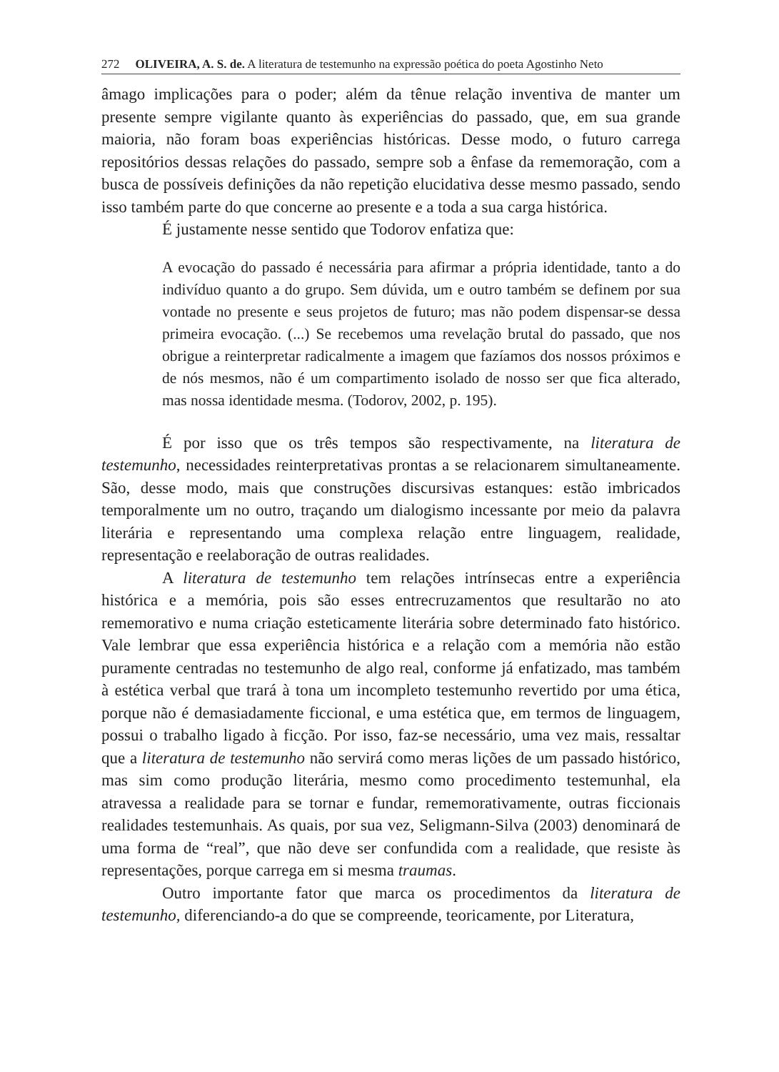272 OLIVEIRA, A. S. de. A literatura de testemunho na expressão poética do poeta Agostinho Neto
âmago implicações para o poder; além da tênue relação inventiva de manter um presente sempre vigilante quanto às experiências do passado, que, em sua grande maioria, não foram boas experiências históricas. Desse modo, o futuro carrega repositórios dessas relações do passado, sempre sob a ênfase da rememoração, com a busca de possíveis definições da não repetição elucidativa desse mesmo passado, sendo isso também parte do que concerne ao presente e a toda a sua carga histórica.
É justamente nesse sentido que Todorov enfatiza que:
A evocação do passado é necessária para afirmar a própria identidade, tanto a do indivíduo quanto a do grupo. Sem dúvida, um e outro também se definem por sua vontade no presente e seus projetos de futuro; mas não podem dispensar-se dessa primeira evocação. (...) Se recebemos uma revelação brutal do passado, que nos obrigue a reinterpretar radicalmente a imagem que fazíamos dos nossos próximos e de nós mesmos, não é um compartimento isolado de nosso ser que fica alterado, mas nossa identidade mesma. (Todorov, 2002, p. 195).
É por isso que os três tempos são respectivamente, na literatura de testemunho, necessidades reinterpretativas prontas a se relacionarem simultaneamente. São, desse modo, mais que construções discursivas estanques: estão imbricados temporalmente um no outro, traçando um dialogismo incessante por meio da palavra literária e representando uma complexa relação entre linguagem, realidade, representação e reelaboração de outras realidades.
A literatura de testemunho tem relações intrínsecas entre a experiência histórica e a memória, pois são esses entrecruzamentos que resultarão no ato rememorativo e numa criação esteticamente literária sobre determinado fato histórico. Vale lembrar que essa experiência histórica e a relação com a memória não estão puramente centradas no testemunho de algo real, conforme já enfatizado, mas também à estética verbal que trará à tona um incompleto testemunho revertido por uma ética, porque não é demasiadamente ficcional, e uma estética que, em termos de linguagem, possui o trabalho ligado à ficção. Por isso, faz-se necessário, uma vez mais, ressaltar que a literatura de testemunho não servirá como meras lições de um passado histórico, mas sim como produção literária, mesmo como procedimento testemunhal, ela atravessa a realidade para se tornar e fundar, rememorativamente, outras ficcionais realidades testemunhais. As quais, por sua vez, Seligmann-Silva (2003) denominará de uma forma de “real”, que não deve ser confundida com a realidade, que resiste às representações, porque carrega em si mesma traumas.
Outro importante fator que marca os procedimentos da literatura de testemunho, diferenciando-a do que se compreende, teoricamente, por Literatura,